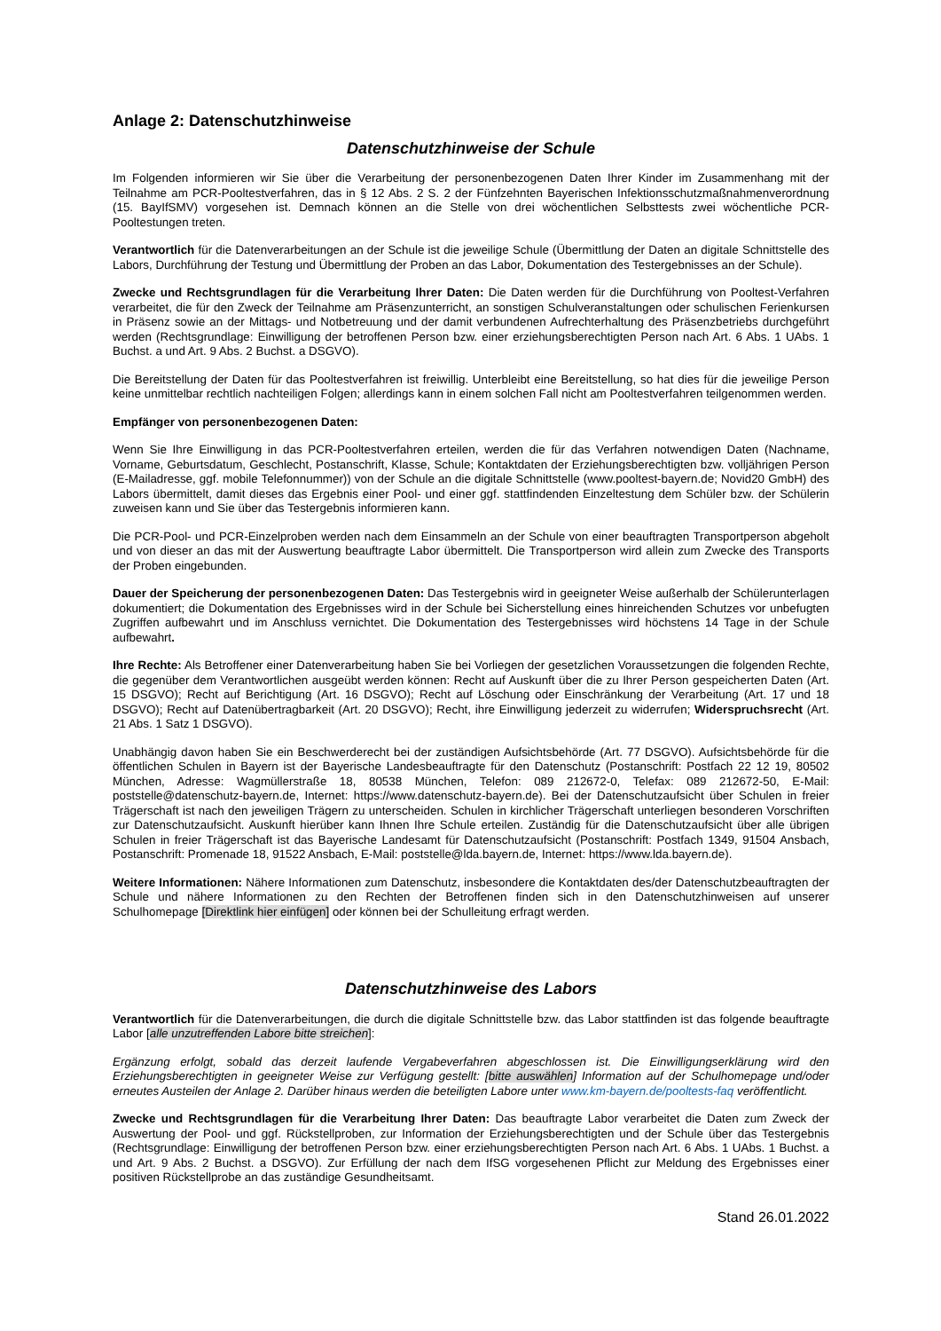Anlage 2: Datenschutzhinweise
Datenschutzhinweise der Schule
Im Folgenden informieren wir Sie über die Verarbeitung der personenbezogenen Daten Ihrer Kinder im Zusammenhang mit der Teilnahme am PCR-Pooltestverfahren, das in § 12 Abs. 2 S. 2 der Fünfzehnten Bayerischen Infektionsschutzmaßnahmenverordnung (15. BayIfSMV) vorgesehen ist. Demnach können an die Stelle von drei wöchentlichen Selbsttests zwei wöchentliche PCR-Pooltestungen treten.
Verantwortlich für die Datenverarbeitungen an der Schule ist die jeweilige Schule (Übermittlung der Daten an digitale Schnittstelle des Labors, Durchführung der Testung und Übermittlung der Proben an das Labor, Dokumentation des Testergebnisses an der Schule).
Zwecke und Rechtsgrundlagen für die Verarbeitung Ihrer Daten: Die Daten werden für die Durchführung von Pooltest-Verfahren verarbeitet, die für den Zweck der Teilnahme am Präsenzunterricht, an sonstigen Schulveranstaltungen oder schulischen Ferienkursen in Präsenz sowie an der Mittags- und Notbetreuung und der damit verbundenen Aufrechterhaltung des Präsenzbetriebs durchgeführt werden (Rechtsgrundlage: Einwilligung der betroffenen Person bzw. einer erziehungsberechtigten Person nach Art. 6 Abs. 1 UAbs. 1 Buchst. a und Art. 9 Abs. 2 Buchst. a DSGVO).
Die Bereitstellung der Daten für das Pooltestverfahren ist freiwillig. Unterbleibt eine Bereitstellung, so hat dies für die jeweilige Person keine unmittelbar rechtlich nachteiligen Folgen; allerdings kann in einem solchen Fall nicht am Pooltestverfahren teilgenommen werden.
Empfänger von personenbezogenen Daten:
Wenn Sie Ihre Einwilligung in das PCR-Pooltestverfahren erteilen, werden die für das Verfahren notwendigen Daten (Nachname, Vorname, Geburtsdatum, Geschlecht, Postanschrift, Klasse, Schule; Kontaktdaten der Erziehungsberechtigten bzw. volljährigen Person (E-Mailadresse, ggf. mobile Telefonnummer)) von der Schule an die digitale Schnittstelle (www.pooltest-bayern.de; Novid20 GmbH) des Labors übermittelt, damit dieses das Ergebnis einer Pool- und einer ggf. stattfindenden Einzeltestung dem Schüler bzw. der Schülerin zuweisen kann und Sie über das Testergebnis informieren kann.
Die PCR-Pool- und PCR-Einzelproben werden nach dem Einsammeln an der Schule von einer beauftragten Transportperson abgeholt und von dieser an das mit der Auswertung beauftragte Labor übermittelt. Die Transportperson wird allein zum Zwecke des Transports der Proben eingebunden.
Dauer der Speicherung der personenbezogenen Daten: Das Testergebnis wird in geeigneter Weise außerhalb der Schülerunterlagen dokumentiert; die Dokumentation des Ergebnisses wird in der Schule bei Sicherstellung eines hinreichenden Schutzes vor unbefugten Zugriffen aufbewahrt und im Anschluss vernichtet. Die Dokumentation des Testergebnisses wird höchstens 14 Tage in der Schule aufbewahrt.
Ihre Rechte: Als Betroffener einer Datenverarbeitung haben Sie bei Vorliegen der gesetzlichen Voraussetzungen die folgenden Rechte, die gegenüber dem Verantwortlichen ausgeübt werden können: Recht auf Auskunft über die zu Ihrer Person gespeicherten Daten (Art. 15 DSGVO); Recht auf Berichtigung (Art. 16 DSGVO); Recht auf Löschung oder Einschränkung der Verarbeitung (Art. 17 und 18 DSGVO); Recht auf Datenübertragbarkeit (Art. 20 DSGVO); Recht, ihre Einwilligung jederzeit zu widerrufen; Widerspruchsrecht (Art. 21 Abs. 1 Satz 1 DSGVO).
Unabhängig davon haben Sie ein Beschwerderecht bei der zuständigen Aufsichtsbehörde (Art. 77 DSGVO). Aufsichtsbehörde für die öffentlichen Schulen in Bayern ist der Bayerische Landesbeauftragte für den Datenschutz (Postanschrift: Postfach 22 12 19, 80502 München, Adresse: Wagmüllerstraße 18, 80538 München, Telefon: 089 212672-0, Telefax: 089 212672-50, E-Mail: poststelle@datenschutz-bayern.de, Internet: https://www.datenschutz-bayern.de). Bei der Datenschutzaufsicht über Schulen in freier Trägerschaft ist nach den jeweiligen Trägern zu unterscheiden. Schulen in kirchlicher Trägerschaft unterliegen besonderen Vorschriften zur Datenschutzaufsicht. Auskunft hierüber kann Ihnen Ihre Schule erteilen. Zuständig für die Datenschutzaufsicht über alle übrigen Schulen in freier Trägerschaft ist das Bayerische Landesamt für Datenschutzaufsicht (Postanschrift: Postfach 1349, 91504 Ansbach, Postanschrift: Promenade 18, 91522 Ansbach, E-Mail: poststelle@lda.bayern.de, Internet: https://www.lda.bayern.de).
Weitere Informationen: Nähere Informationen zum Datenschutz, insbesondere die Kontaktdaten des/der Datenschutzbeauftragten der Schule und nähere Informationen zu den Rechten der Betroffenen finden sich in den Datenschutzhinweisen auf unserer Schulhomepage [Direktlink hier einfügen] oder können bei der Schulleitung erfragt werden.
Datenschutzhinweise des Labors
Verantwortlich für die Datenverarbeitungen, die durch die digitale Schnittstelle bzw. das Labor stattfinden ist das folgende beauftragte Labor [alle unzutreffenden Labore bitte streichen]:
Ergänzung erfolgt, sobald das derzeit laufende Vergabeverfahren abgeschlossen ist. Die Einwilligungserklärung wird den Erziehungsberechtigten in geeigneter Weise zur Verfügung gestellt: [bitte auswählen] Information auf der Schulhomepage und/oder erneutes Austeilen der Anlage 2. Darüber hinaus werden die beteiligten Labore unter www.km-bayern.de/pooltests-faq veröffentlicht.
Zwecke und Rechtsgrundlagen für die Verarbeitung Ihrer Daten: Das beauftragte Labor verarbeitet die Daten zum Zweck der Auswertung der Pool- und ggf. Rückstellproben, zur Information der Erziehungsberechtigten und der Schule über das Testergebnis (Rechtsgrundlage: Einwilligung der betroffenen Person bzw. einer erziehungsberechtigten Person nach Art. 6 Abs. 1 UAbs. 1 Buchst. a und Art. 9 Abs. 2 Buchst. a DSGVO). Zur Erfüllung der nach dem IfSG vorgesehenen Pflicht zur Meldung des Ergebnisses einer positiven Rückstellprobe an das zuständige Gesundheitsamt.
Stand 26.01.2022